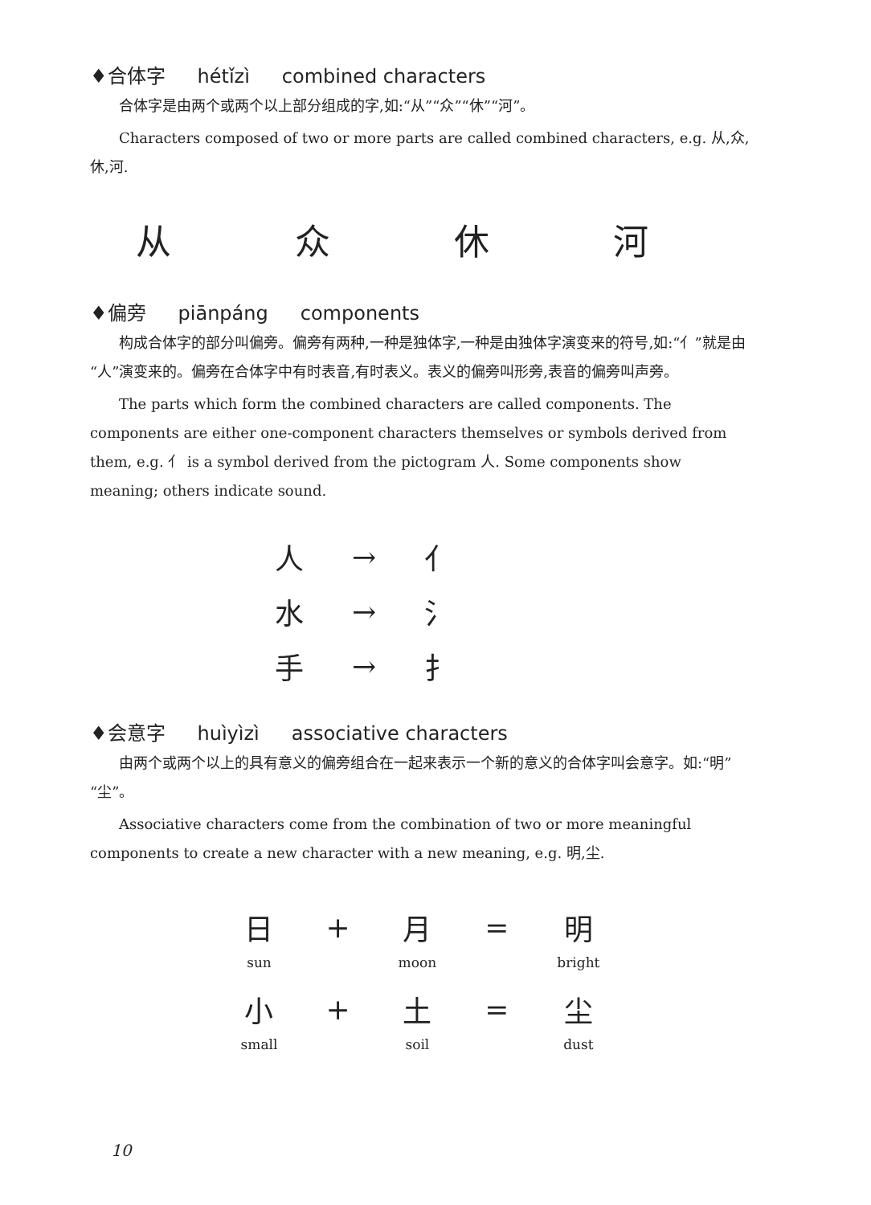♦合体字 hétǐzì combined characters
合体字是由两个或两个以上部分组成的字,如:“从”“众”“休”“河”。
Characters composed of two or more parts are called combined characters, e.g. 从,众,休,河.
从 众 休 河
♦偏旁 piānpáng components
构成合体字的部分叫偏旁。偏旁有两种,一种是独体字,一种是由独体字演变来的符号,如:“亻”就是由“人”演变来的。偏旁在合体字中有时表音,有时表义。表义的偏旁叫形旁,表音的偏旁叫声旁。
The parts which form the combined characters are called components. The components are either one-component characters themselves or symbols derived from them, e.g. 亻 is a symbol derived from the pictogram 人. Some components show meaning; others indicate sound.
| 人 | → | 亻 |
| 水 | → | 氵 |
| 手 | → | 扌 |
♦会意字 huìyìzì associative characters
由两个或两个以上的具有意义的偏旁组合在一起来表示一个新的意义的合体字叫会意字。如:“明”“尘”。
Associative characters come from the combination of two or more meaningful components to create a new character with a new meaning, e.g. 明,尘.
| 日 | + | 月 | = | 明 |
| sun | | moon | | bright |
| 小 | + | 土 | = | 尘 |
| small | | soil | | dust |
10